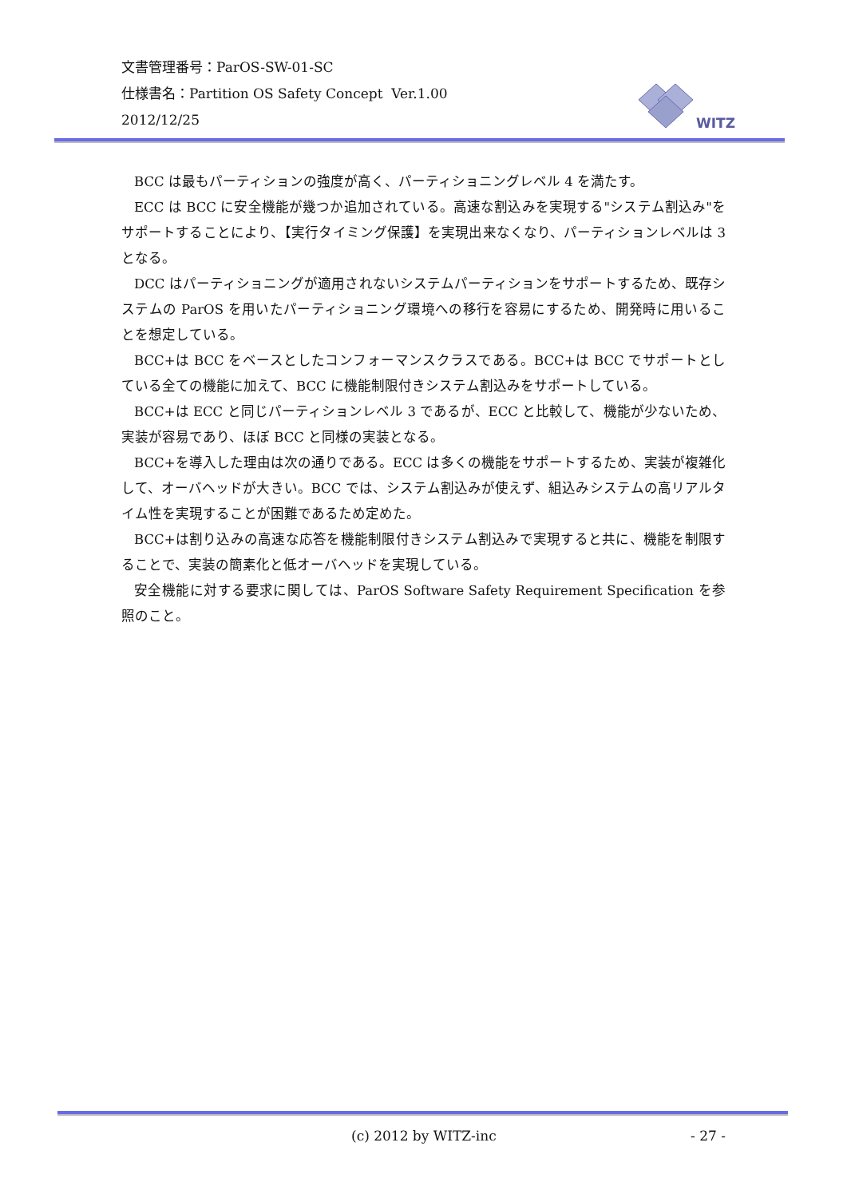文書管理番号：ParOS-SW-01-SC
仕様書名：Partition OS Safety Concept Ver.1.00
2012/12/25
WITZ
BCC は最もパーティションの強度が高く、パーティショニングレベル 4 を満たす。
ECC は BCC に安全機能が幾つか追加されている。高速な割込みを実現する"システム割込み"をサポートすることにより、【実行タイミング保護】を実現出来なくなり、パーティションレベルは 3 となる。
DCC はパーティショニングが適用されないシステムパーティションをサポートするため、既存システムの ParOS を用いたパーティショニング環境への移行を容易にするため、開発時に用いることを想定している。
BCC+は BCC をベースとしたコンフォーマンスクラスである。BCC+は BCC でサポートとしている全ての機能に加えて、BCC に機能制限付きシステム割込みをサポートしている。
BCC+は ECC と同じパーティションレベル 3 であるが、ECC と比較して、機能が少ないため、実装が容易であり、ほぼ BCC と同様の実装となる。
BCC+を導入した理由は次の通りである。ECC は多くの機能をサポートするため、実装が複雑化して、オーバヘッドが大きい。BCC では、システム割込みが使えず、組込みシステムの高リアルタイム性を実現することが困難であるため定めた。
BCC+は割り込みの高速な応答を機能制限付きシステム割込みで実現すると共に、機能を制限することで、実装の簡素化と低オーバヘッドを実現している。
安全機能に対する要求に関しては、ParOS Software Safety Requirement Specification を参照のこと。
(c) 2012 by WITZ-inc - 27 -